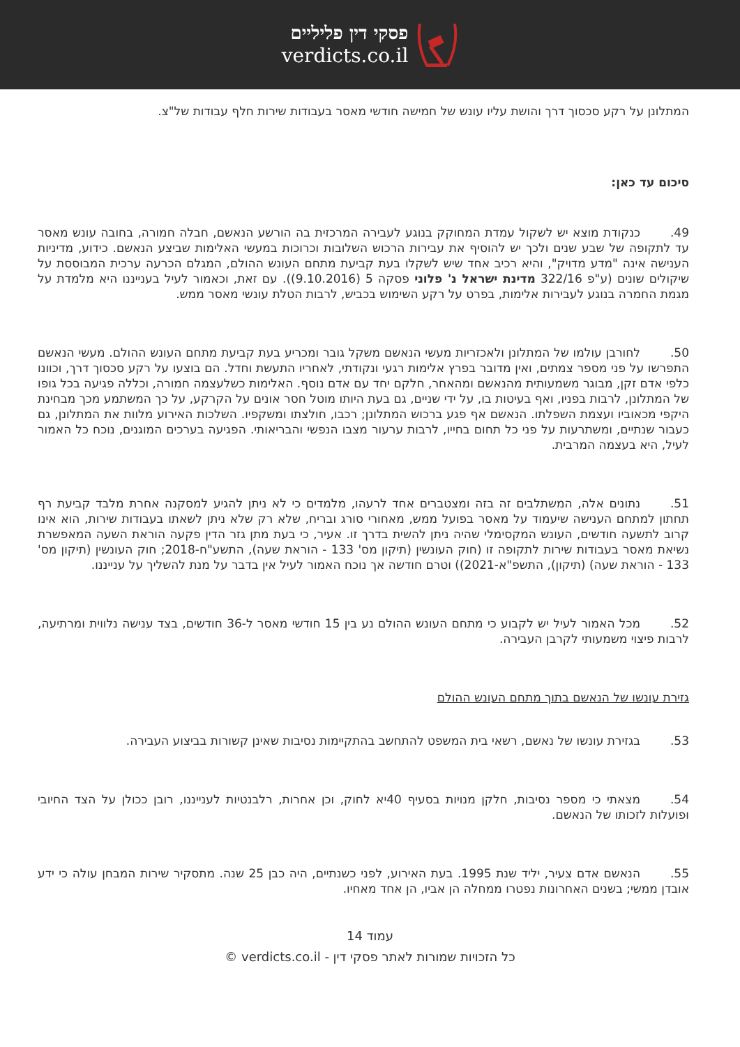פסקי דין פליליים
verdicts.co.il
המתלונן על רקע סכסוך דרך והושת עליו עונש של חמישה חודשי מאסר בעבודות שירות חלף עבודות של"צ.
סיכום עד כאן:
49. כנקודת מוצא יש לשקול עמדת המחוקק בנוגע לעבירה המרכזית בה הורשע הנאשם, חבלה חמורה, בחובה עונש מאסר עד לתקופה של שבע שנים ולכך יש להוסיף את עבירות הרכוש השלובות וכרוכות במעשי האלימות שביצע הנאשם. כידוע, מדיניות הענישה אינה "מדע מדויק", והיא רכיב אחד שיש לשקלו בעת קביעת מתחם העונש ההולם, המגלם הכרעה ערכית המבוססת על שיקולים שונים (ע"פ 322/16 מדינת ישראל נ' פלוני פסקה 5 (9.10.2016)). עם זאת, וכאמור לעיל בענייננו היא מלמדת על מגמת החמרה בנוגע לעבירות אלימות, בפרט על רקע השימוש בכביש, לרבות הטלת עונשי מאסר ממש.
50. לחורבן עולמו של המתלונן ולאכזריות מעשי הנאשם משקל גובר ומכריע בעת קביעת מתחם העונש ההולם. מעשי הנאשם התפרשו על פני מספר צמתים, ואין מדובר בפרץ אלימות רגעי ונקודתי, לאחריו התעשת וחדל. הם בוצעו על רקע סכסוך דרך, וכוונו כלפי אדם זקן, מבוגר משמעותית מהנאשם ומהאחר, חלקם יחד עם אדם נוסף. האלימות כשלעצמה חמורה, וכללה פגיעה בכל גופו של המתלונן, לרבות בפניו, ואף בעיטות בו, על ידי שניים, גם בעת היותו מוטל חסר אונים על הקרקע, על כך המשתמע מכך מבחינת היקפי מכאוביו ועצמת השפלתו. הנאשם אף פגע ברכוש המתלונן; רכבו, חולצתו ומשקפיו. השלכות האירוע מלוות את המתלונן, גם כעבור שנתיים, ומשתרעות על פני כל תחום בחייו, לרבות ערעור מצבו הנפשי והבריאותי. הפגיעה בערכים המוגנים, נוכח כל האמור לעיל, היא בעצמה המרבית.
51. נתונים אלה, המשתלבים זה בזה ומצטברים אחד לרעהו, מלמדים כי לא ניתן להגיע למסקנה אחרת מלבד קביעת רף תחתון למתחם הענישה שיעמוד על מאסר בפועל ממש, מאחורי סורג ובריח, שלא רק שלא ניתן לשאתו בעבודות שירות, הוא אינו קרוב לתשעה חודשים, העונש המקסימלי שהיה ניתן להשית בדרך זו. אעיר, כי בעת מתן גזר הדין פקעה הוראת השעה המאפשרת נשיאת מאסר בעבודות שירות לתקופה זו (חוק העונשין (תיקון מס' 133 - הוראת שעה), התשע"ח-2018; חוק העונשין (תיקון מס' 133 - הוראת שעה) (תיקון), התשפ"א-2021)) וטרם חודשה אך נוכח האמור לעיל אין בדבר על מנת להשליך על ענייננו.
52. מכל האמור לעיל יש לקבוע כי מתחם העונש ההולם נע בין 15 חודשי מאסר ל-36 חודשים, בצד ענישה נלווית ומרתיעה, לרבות פיצוי משמעותי לקרבן העבירה.
גזירת עונשו של הנאשם בתוך מתחם העונש ההולם
53. בגזירת עונשו של נאשם, רשאי בית המשפט להתחשב בהתקיימות נסיבות שאינן קשורות בביצוע העבירה.
54. מצאתי כי מספר נסיבות, חלקן מנויות בסעיף 40יא לחוק, וכן אחרות, רלבנטיות לענייננו, רובן ככולן על הצד החיובי ופועלות לזכותו של הנאשם.
55. הנאשם אדם צעיר, יליד שנת 1995. בעת האירוע, לפני כשנתיים, היה כבן 25 שנה. מתסקיר שירות המבחן עולה כי ידע אובדן ממשי; בשנים האחרונות נפטרו ממחלה הן אביו, הן אחד מאחיו.
עמוד 14
כל הזכויות שמורות לאתר פסקי דין - verdicts.co.il ©